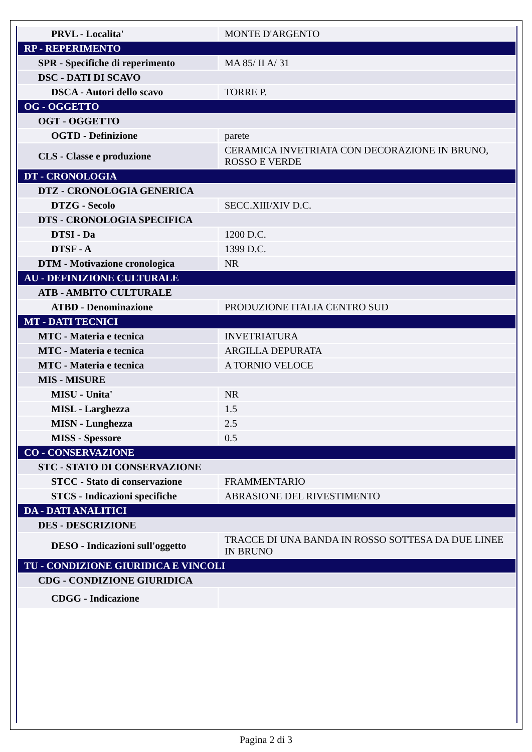| PRVL - Localita' | MONTE D'ARGENTO |
| RP - REPERIMENTO | |
| SPR - Specifiche di reperimento | MA 85/ II A/ 31 |
| DSC - DATI DI SCAVO | |
| DSCA - Autori dello scavo | TORRE P. |
| OG - OGGETTO | |
| OGT - OGGETTO | |
| OGTD - Definizione | parete |
| CLS - Classe e produzione | CERAMICA INVETRIATA CON DECORAZIONE IN BRUNO, ROSSO E VERDE |
| DT - CRONOLOGIA | |
| DTZ - CRONOLOGIA GENERICA | |
| DTZG - Secolo | SECC.XIII/XIV D.C. |
| DTS - CRONOLOGIA SPECIFICA | |
| DTSI - Da | 1200 D.C. |
| DTSF - A | 1399 D.C. |
| DTM - Motivazione cronologica | NR |
| AU - DEFINIZIONE CULTURALE | |
| ATB - AMBITO CULTURALE | |
| ATBD - Denominazione | PRODUZIONE ITALIA CENTRO SUD |
| MT - DATI TECNICI | |
| MTC - Materia e tecnica | INVETRIATURA |
| MTC - Materia e tecnica | ARGILLA DEPURATA |
| MTC - Materia e tecnica | A TORNIO VELOCE |
| MIS - MISURE | |
| MISU - Unita' | NR |
| MISL - Larghezza | 1.5 |
| MISN - Lunghezza | 2.5 |
| MISS - Spessore | 0.5 |
| CO - CONSERVAZIONE | |
| STC - STATO DI CONSERVAZIONE | |
| STCC - Stato di conservazione | FRAMMENTARIO |
| STCS - Indicazioni specifiche | ABRASIONE DEL RIVESTIMENTO |
| DA - DATI ANALITICI | |
| DES - DESCRIZIONE | |
| DESO - Indicazioni sull'oggetto | TRACCE DI UNA BANDA IN ROSSO SOTTESA DA DUE LINEE IN BRUNO |
| TU - CONDIZIONE GIURIDICA E VINCOLI | |
| CDG - CONDIZIONE GIURIDICA | |
| CDGG - Indicazione | |
Pagina 2 di 3